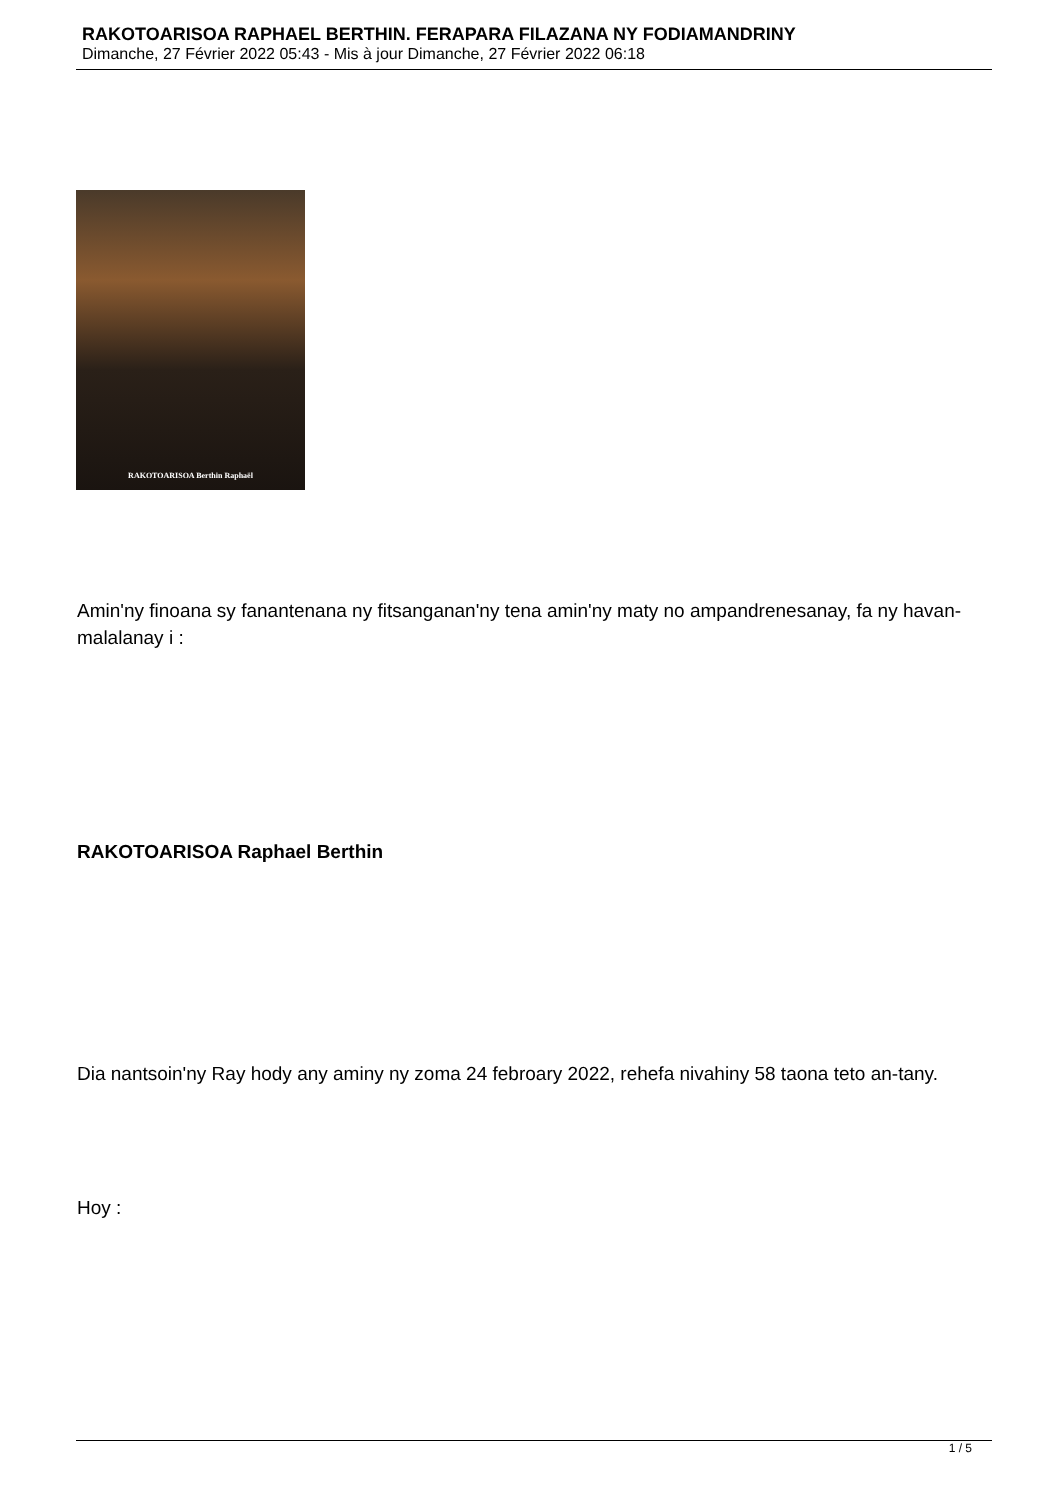RAKOTOARISOA RAPHAEL BERTHIN. FERAPARA FILAZANA NY FODIAMANDRINY
Dimanche, 27 Février 2022 05:43 - Mis à jour Dimanche, 27 Février 2022 06:18
RAKOTOARISOA Berthin Raphaël
Amin'ny finoana sy fanantenana ny fitsanganan'ny tena amin'ny maty no ampandrenesanay, fa ny havan-malalanay i :
RAKOTOARISOA Raphael Berthin
Dia nantsoin'ny Ray hody any aminy ny zoma 24 febroary 2022, rehefa nivahiny 58 taona teto an-tany.
Hoy :
1 / 5